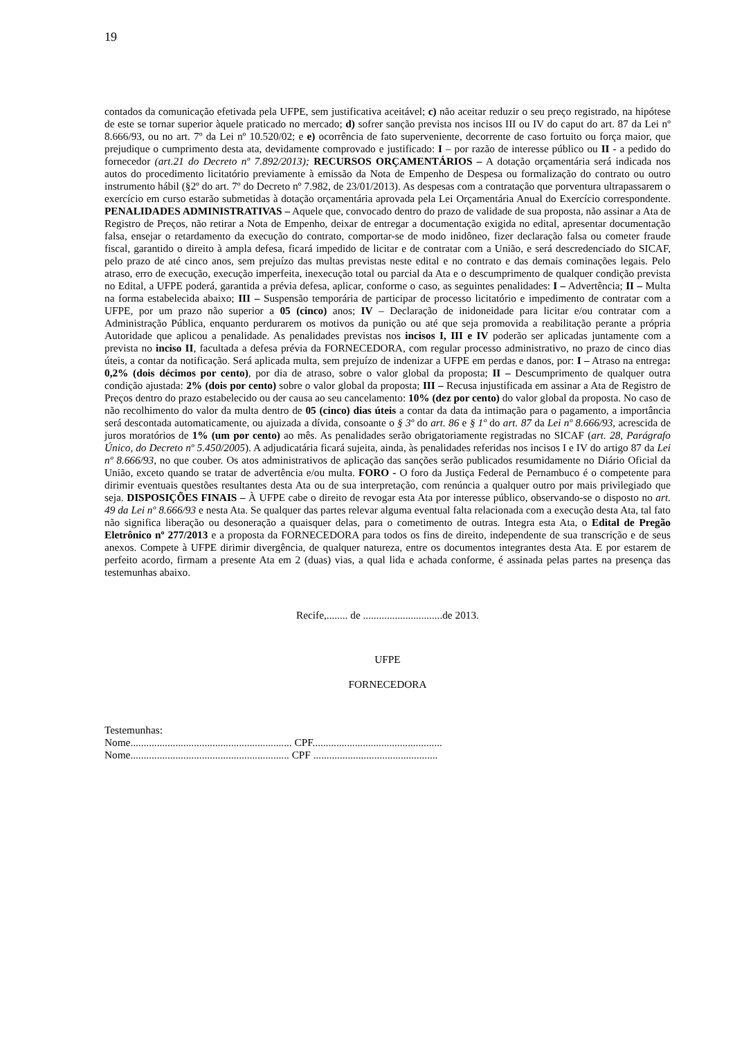19
contados da comunicação efetivada pela UFPE, sem justificativa aceitável; c) não aceitar reduzir o seu preço registrado, na hipótese de este se tornar superior àquele praticado no mercado; d) sofrer sanção prevista nos incisos III ou IV do caput do art. 87 da Lei nº 8.666/93, ou no art. 7º da Lei nº 10.520/02; e e) ocorrência de fato superveniente, decorrente de caso fortuito ou força maior, que prejudique o cumprimento desta ata, devidamente comprovado e justificado: I – por razão de interesse público ou II - a pedido do fornecedor (art.21 do Decreto nº 7.892/2013); RECURSOS ORÇAMENTÁRIOS – A dotação orçamentária será indicada nos autos do procedimento licitatório previamente à emissão da Nota de Empenho de Despesa ou formalização do contrato ou outro instrumento hábil (§2º do art. 7º do Decreto nº 7.982, de 23/01/2013). As despesas com a contratação que porventura ultrapassarem o exercício em curso estarão submetidas à dotação orçamentária aprovada pela Lei Orçamentária Anual do Exercício correspondente. PENALIDADES ADMINISTRATIVAS – Aquele que, convocado dentro do prazo de validade de sua proposta, não assinar a Ata de Registro de Preços, não retirar a Nota de Empenho, deixar de entregar a documentação exigida no edital, apresentar documentação falsa, ensejar o retardamento da execução do contrato, comportar-se de modo inidôneo, fizer declaração falsa ou cometer fraude fiscal, garantido o direito à ampla defesa, ficará impedido de licitar e de contratar com a União, e será descredenciado do SICAF, pelo prazo de até cinco anos, sem prejuízo das multas previstas neste edital e no contrato e das demais cominações legais. Pelo atraso, erro de execução, execução imperfeita, inexecução total ou parcial da Ata e o descumprimento de qualquer condição prevista no Edital, a UFPE poderá, garantida a prévia defesa, aplicar, conforme o caso, as seguintes penalidades: I – Advertência; II – Multa na forma estabelecida abaixo; III – Suspensão temporária de participar de processo licitatório e impedimento de contratar com a UFPE, por um prazo não superior a 05 (cinco) anos; IV – Declaração de inidoneidade para licitar e/ou contratar com a Administração Pública, enquanto perdurarem os motivos da punição ou até que seja promovida a reabilitação perante a própria Autoridade que aplicou a penalidade. As penalidades previstas nos incisos I, III e IV poderão ser aplicadas juntamente com a prevista no inciso II, facultada a defesa prévia da FORNECEDORA, com regular processo administrativo, no prazo de cinco dias úteis, a contar da notificação. Será aplicada multa, sem prejuízo de indenizar a UFPE em perdas e danos, por: I – Atraso na entrega: 0,2% (dois décimos por cento), por dia de atraso, sobre o valor global da proposta; II – Descumprimento de qualquer outra condição ajustada: 2% (dois por cento) sobre o valor global da proposta; III – Recusa injustificada em assinar a Ata de Registro de Preços dentro do prazo estabelecido ou der causa ao seu cancelamento: 10% (dez por cento) do valor global da proposta. No caso de não recolhimento do valor da multa dentro de 05 (cinco) dias úteis a contar da data da intimação para o pagamento, a importância será descontada automaticamente, ou ajuizada a dívida, consoante o § 3º do art. 86 e § 1º do art. 87 da Lei nº 8.666/93, acrescida de juros moratórios de 1% (um por cento) ao mês. As penalidades serão obrigatoriamente registradas no SICAF (art. 28, Parágrafo Único, do Decreto nº 5.450/2005). A adjudicatária ficará sujeita, ainda, às penalidades referidas nos incisos I e IV do artigo 87 da Lei nº 8.666/93, no que couber. Os atos administrativos de aplicação das sanções serão publicados resumidamente no Diário Oficial da União, exceto quando se tratar de advertência e/ou multa. FORO - O foro da Justiça Federal de Pernambuco é o competente para dirimir eventuais questões resultantes desta Ata ou de sua interpretação, com renúncia a qualquer outro por mais privilegiado que seja. DISPOSIÇÕES FINAIS – À UFPE cabe o direito de revogar esta Ata por interesse público, observando-se o disposto no art. 49 da Lei nº 8.666/93 e nesta Ata. Se qualquer das partes relevar alguma eventual falta relacionada com a execução desta Ata, tal fato não significa liberação ou desoneração a quaisquer delas, para o cometimento de outras. Integra esta Ata, o Edital de Pregão Eletrônico nº 277/2013 e a proposta da FORNECEDORA para todos os fins de direito, independente de sua transcrição e de seus anexos. Compete à UFPE dirimir divergência, de qualquer natureza, entre os documentos integrantes desta Ata. E por estarem de perfeito acordo, firmam a presente Ata em 2 (duas) vias, a qual lida e achada conforme, é assinada pelas partes na presença das testemunhas abaixo.
Recife,........ de ..............................de 2013.
UFPE
FORNECEDORA
Testemunhas:
Nome............................................................. CPF.................................................
Nome............................................................ CPF ...............................................